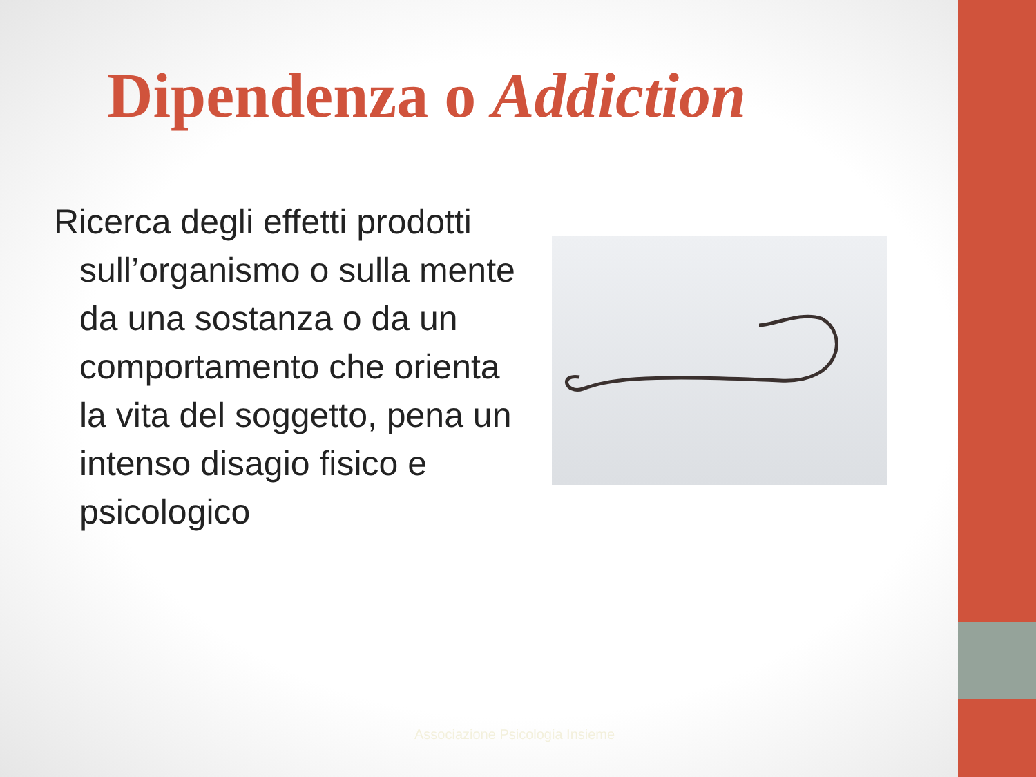Dipendenza o Addiction
Ricerca degli effetti prodotti sull’organismo o sulla mente da una sostanza o da un comportamento che orienta la vita del soggetto, pena un intenso disagio fisico e psicologico
Associazione Psicologia Insieme